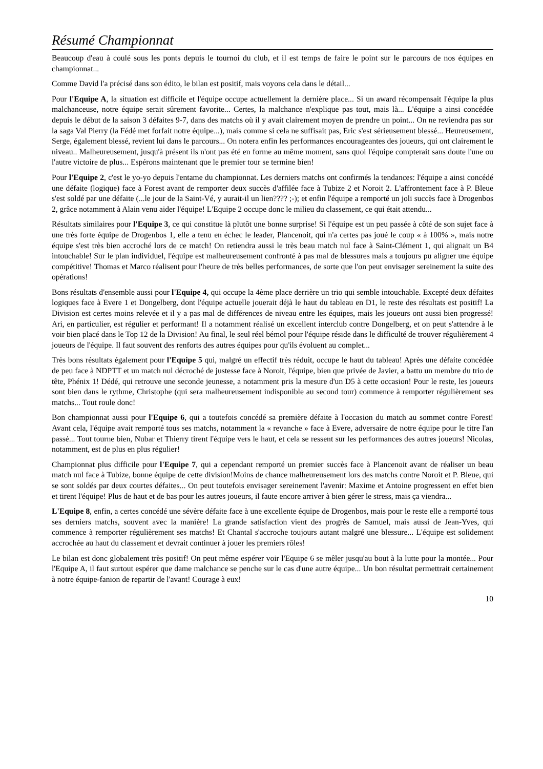Résumé Championnat
Beaucoup d'eau à coulé sous les ponts depuis le tournoi du club, et il est temps de faire le point sur le parcours de nos équipes en championnat...
Comme David l'a précisé dans son édito, le bilan est positif, mais voyons cela dans le détail...
Pour l'Equipe A, la situation est difficile et l'équipe occupe actuellement la dernière place... Si un award récompensait l'équipe la plus malchanceuse, notre équipe serait sûrement favorite... Certes, la malchance n'explique pas tout, mais là... L'équipe a ainsi concédée depuis le début de la saison 3 défaites 9-7, dans des matchs où il y avait clairement moyen de prendre un point... On ne reviendra pas sur la saga Val Pierry (la Fédé met forfait notre équipe...), mais comme si cela ne suffisait pas, Eric s'est sérieusement blessé... Heureusement, Serge, également blessé, revient lui dans le parcours... On notera enfin les performances encourageantes des joueurs, qui ont clairement le niveau.. Malheureusement, jusqu'à présent ils n'ont pas été en forme au même moment, sans quoi l'équipe compterait sans doute l'une ou l'autre victoire de plus... Espérons maintenant que le premier tour se termine bien!
Pour l'Equipe 2, c'est le yo-yo depuis l'entame du championnat. Les derniers matchs ont confirmés la tendances: l'équipe a ainsi concédé une défaite (logique) face à Forest avant de remporter deux succès d'affilée face à Tubize 2 et Noroit 2. L'affrontement face à P. Bleue s'est soldé par une défaite (...le jour de la Saint-Vé, y aurait-il un lien???? ;-); et enfin l'équipe a remporté un joli succès face à Drogenbos 2, grâce notamment à Alain venu aider l'équipe! L'Equipe 2 occupe donc le milieu du classement, ce qui était attendu...
Résultats similaires pour l'Equipe 3, ce qui constitue là plutôt une bonne surprise! Si l'équipe est un peu passée à côté de son sujet face à une très forte équipe de Drogenbos 1, elle a tenu en échec le leader, Plancenoit, qui n'a certes pas joué le coup « à 100% », mais notre équipe s'est très bien accroché lors de ce match! On retiendra aussi le très beau match nul face à Saint-Clément 1, qui alignait un B4 intouchable! Sur le plan individuel, l'équipe est malheureusement confronté à pas mal de blessures mais a toujours pu aligner une équipe compétitive! Thomas et Marco réalisent pour l'heure de très belles performances, de sorte que l'on peut envisager sereinement la suite des opérations!
Bons résultats d'ensemble aussi pour l'Equipe 4, qui occupe la 4ème place derrière un trio qui semble intouchable. Excepté deux défaites logiques face à Evere 1 et Dongelberg, dont l'équipe actuelle jouerait déjà le haut du tableau en D1, le reste des résultats est positif! La Division est certes moins relevée et il y a pas mal de différences de niveau entre les équipes, mais les joueurs ont aussi bien progressé! Ari, en particulier, est régulier et performant! Il a notamment réalisé un excellent interclub contre Dongelberg, et on peut s'attendre à le voir bien placé dans le Top 12 de la Division! Au final, le seul réel bémol pour l'équipe réside dans le difficulté de trouver régulièrement 4 joueurs de l'équipe. Il faut souvent des renforts des autres équipes pour qu'ils évoluent au complet...
Très bons résultats également pour l'Equipe 5 qui, malgré un effectif très réduit, occupe le haut du tableau! Après une défaite concédée de peu face à NDPTT et un match nul décroché de justesse face à Noroit, l'équipe, bien que privée de Javier, a battu un membre du trio de tête, Phénix 1! Dédé, qui retrouve une seconde jeunesse, a notamment pris la mesure d'un D5 à cette occasion! Pour le reste, les joueurs sont bien dans le rythme, Christophe (qui sera malheureusement indisponible au second tour) commence à remporter régulièrement ses matchs... Tout roule donc!
Bon championnat aussi pour l'Equipe 6, qui a toutefois concédé sa première défaite à l'occasion du match au sommet contre Forest! Avant cela, l'équipe avait remporté tous ses matchs, notamment la « revanche » face à Evere, adversaire de notre équipe pour le titre l'an passé... Tout tourne bien, Nubar et Thierry tirent l'équipe vers le haut, et cela se ressent sur les performances des autres joueurs! Nicolas, notamment, est de plus en plus régulier!
Championnat plus difficile pour l'Equipe 7, qui a cependant remporté un premier succès face à Plancenoit avant de réaliser un beau match nul face à Tubize, bonne équipe de cette division!Moins de chance malheureusement lors des matchs contre Noroit et P. Bleue, qui se sont soldés par deux courtes défaites... On peut toutefois envisager sereinement l'avenir: Maxime et Antoine progressent en effet bien et tirent l'équipe! Plus de haut et de bas pour les autres joueurs, il faute encore arriver à bien gérer le stress, mais ça viendra...
L'Equipe 8, enfin, a certes concédé une sévère défaite face à une excellente équipe de Drogenbos, mais pour le reste elle a remporté tous ses derniers matchs, souvent avec la manière! La grande satisfaction vient des progrès de Samuel, mais aussi de Jean-Yves, qui commence à remporter régulièrement ses matchs! Et Chantal s'accroche toujours autant malgré une blessure... L'équipe est solidement accrochée au haut du classement et devrait continuer à jouer les premiers rôles!
Le bilan est donc globalement très positif! On peut même espérer voir l'Equipe 6 se mêler jusqu'au bout à la lutte pour la montée... Pour l'Equipe A, il faut surtout espérer que dame malchance se penche sur le cas d'une autre équipe... Un bon résultat permettrait certainement à notre équipe-fanion de repartir de l'avant! Courage à eux!
10